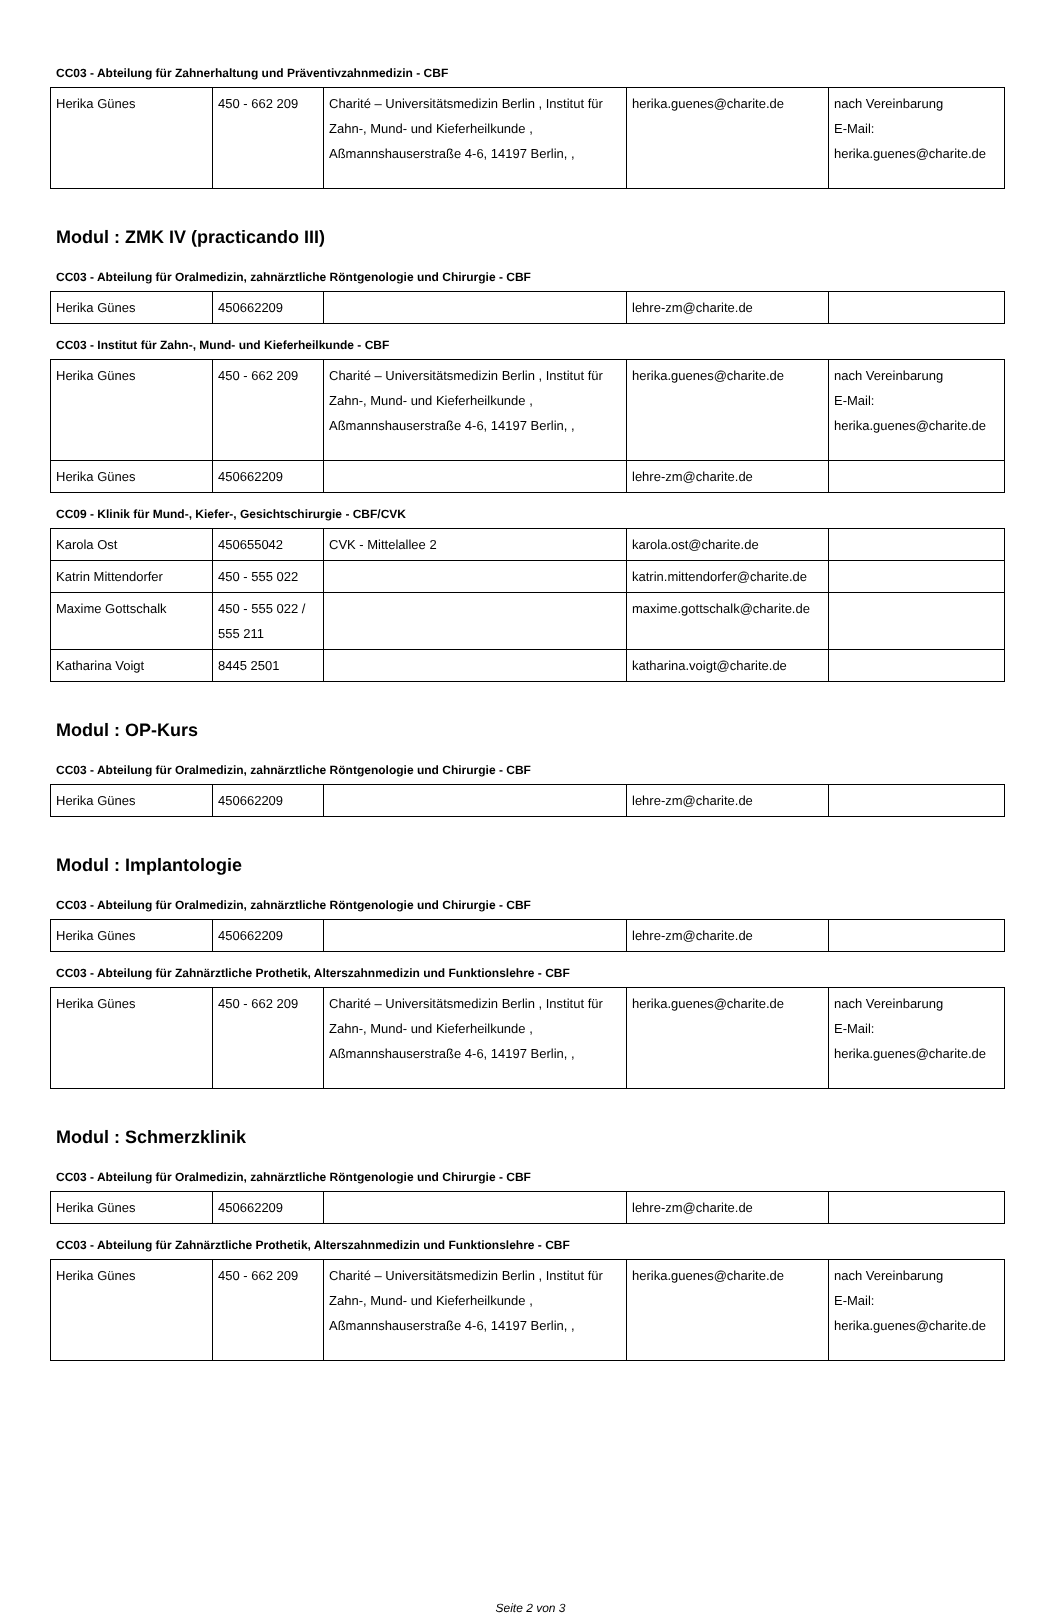CC03 - Abteilung für Zahnerhaltung und Präventivzahnmedizin - CBF
| Herika Günes | 450 - 662 209 | Charité – Universitätsmedizin Berlin , Institut für Zahn-, Mund- und Kieferheilkunde , Aßmannshauserstraße 4-6, 14197 Berlin, , | herika.guenes@charite.de | nach Vereinbarung E-Mail: herika.guenes@charite.de |
Modul : ZMK IV (practicando III)
CC03 - Abteilung für Oralmedizin, zahnärztliche Röntgenologie und Chirurgie - CBF
| Herika Günes | 450662209 | | lehre-zm@charite.de | |
CC03 - Institut für Zahn-, Mund- und Kieferheilkunde - CBF
| Herika Günes | 450 - 662 209 | Charité – Universitätsmedizin Berlin , Institut für Zahn-, Mund- und Kieferheilkunde , Aßmannshauserstraße 4-6, 14197 Berlin, , | herika.guenes@charite.de | nach Vereinbarung E-Mail: herika.guenes@charite.de |
| Herika Günes | 450662209 | | lehre-zm@charite.de | |
CC09 - Klinik für Mund-, Kiefer-, Gesichtschirurgie - CBF/CVK
| Karola Ost | 450655042 | CVK - Mittelallee 2 | karola.ost@charite.de | |
| Katrin Mittendorfer | 450 - 555 022 | | katrin.mittendorfer@charite.de | |
| Maxime Gottschalk | 450 - 555 022 / 555 211 | | maxime.gottschalk@charite.de | |
| Katharina Voigt | 8445 2501 | | katharina.voigt@charite.de | |
Modul : OP-Kurs
CC03 - Abteilung für Oralmedizin, zahnärztliche Röntgenologie und Chirurgie - CBF
| Herika Günes | 450662209 | | lehre-zm@charite.de | |
Modul : Implantologie
CC03 - Abteilung für Oralmedizin, zahnärztliche Röntgenologie und Chirurgie - CBF
| Herika Günes | 450662209 | | lehre-zm@charite.de | |
CC03 - Abteilung für Zahnärztliche Prothetik, Alterszahnmedizin und Funktionslehre - CBF
| Herika Günes | 450 - 662 209 | Charité – Universitätsmedizin Berlin , Institut für Zahn-, Mund- und Kieferheilkunde , Aßmannshauserstraße 4-6, 14197 Berlin, , | herika.guenes@charite.de | nach Vereinbarung E-Mail: herika.guenes@charite.de |
Modul : Schmerzklinik
CC03 - Abteilung für Oralmedizin, zahnärztliche Röntgenologie und Chirurgie - CBF
| Herika Günes | 450662209 | | lehre-zm@charite.de | |
CC03 - Abteilung für Zahnärztliche Prothetik, Alterszahnmedizin und Funktionslehre - CBF
| Herika Günes | 450 - 662 209 | Charité – Universitätsmedizin Berlin , Institut für Zahn-, Mund- und Kieferheilkunde , Aßmannshauserstraße 4-6, 14197 Berlin, , | herika.guenes@charite.de | nach Vereinbarung E-Mail: herika.guenes@charite.de |
Seite 2 von 3